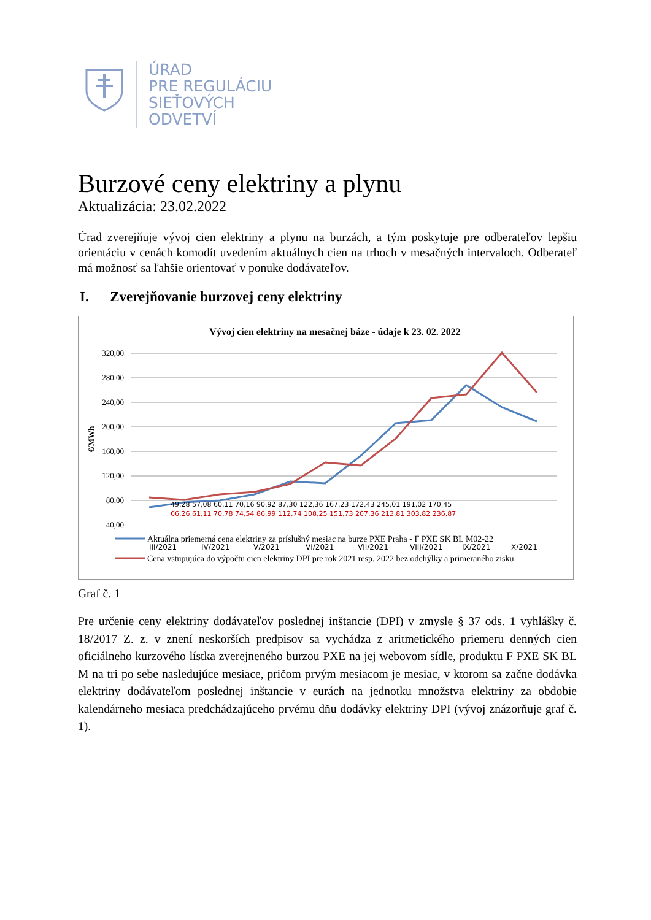ÚRAD
PRE REGULÁCIU
SIEŤOVÝCH
ODVETVÍ
Burzové ceny elektriny a plynu
Aktualizácia: 23.02.2022
Úrad zverejňuje vývoj cien elektriny a plynu na burzách, a tým poskytuje pre odberateľov lepšiu orientáciu v cenách komodít uvedením aktuálnych cien na trhoch v mesačných intervaloch. Odberateľ má možnosť sa ľahšie orientovať v ponuke dodávateľov.
I. Zverejňovanie burzovej ceny elektriny
Vývoj cien elektriny na mesačnej báze - údaje k 23. 02. 2022
320,00
280,00
240,00
200,00
160,00
120,00
80,00
40,00
€/MWh
III/2021
IV/2021
V/2021
VI/2021
VII/2021
VIII/2021
IX/2021
X/2021
49,28 57,08 60,11 70,16 90,92 87,30 122,36 167,23 172,43 245,01 191,02 170,45
66,26 61,11 70,78 74,54 86,99 112,74 108,25 151,73 207,36 213,81 303,82 236,87
Aktuálna priemerná cena elektriny za príslušný mesiac na burze PXE Praha - F PXE SK BL M02-22
Cena vstupujúca do výpočtu cien elektriny DPI pre rok 2021 resp. 2022 bez odchýlky a primeraného zisku
Graf č. 1
Pre určenie ceny elektriny dodávateľov poslednej inštancie (DPI) v zmysle § 37 ods. 1 vyhlášky č. 18/2017 Z. z. v znení neskorších predpisov sa vychádza z aritmetického priemeru denných cien oficiálneho kurzového lístka zverejneného burzou PXE na jej webovom sídle, produktu F PXE SK BL M na tri po sebe nasledujúce mesiace, pričom prvým mesiacom je mesiac, v ktorom sa začne dodávka elektriny dodávateľom poslednej inštancie v eurách na jednotku množstva elektriny za obdobie kalendárneho mesiaca predchádzajúceho prvému dňu dodávky elektriny DPI (vývoj znázorňuje graf č. 1).